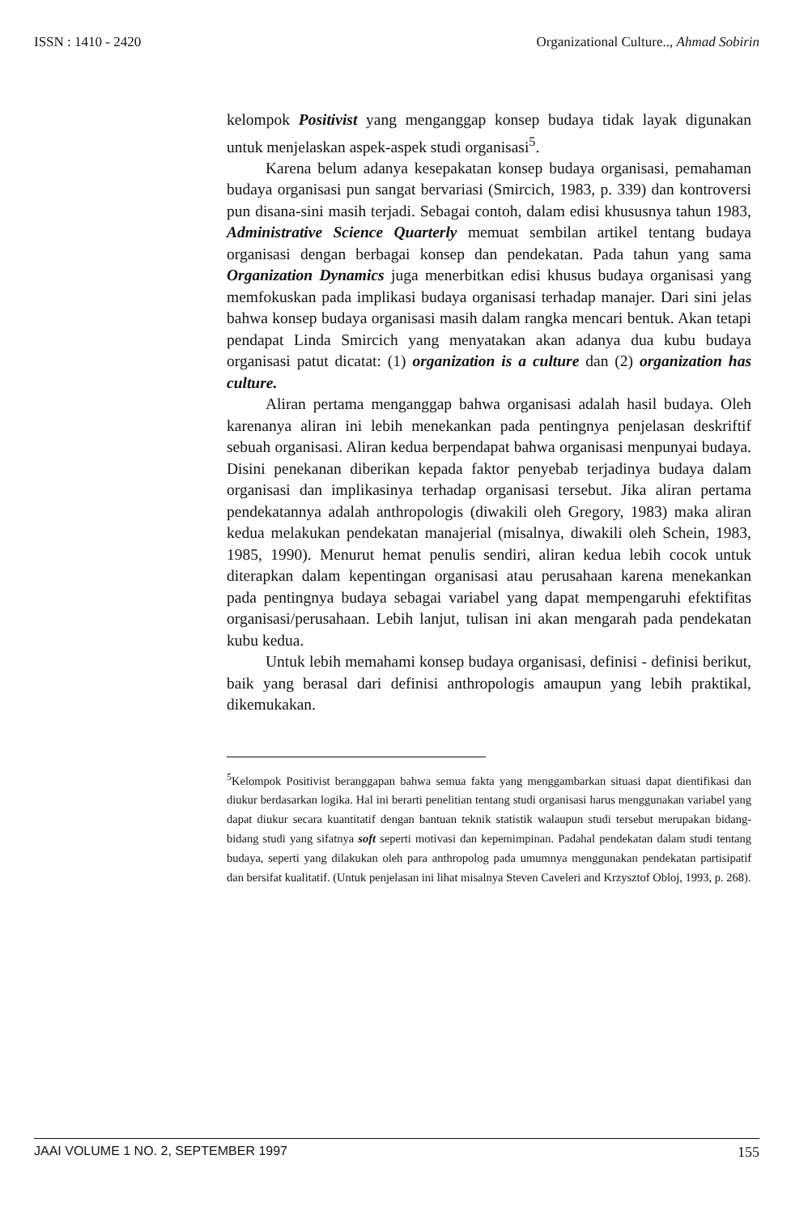ISSN : 1410 - 2420 Organizational Culture.., Ahmad Sobirin
kelompok Positivist yang menganggap konsep budaya tidak layak digunakan untuk menjelaskan aspek-aspek studi organisasi<sup>5</sup>.
Karena belum adanya kesepakatan konsep budaya organisasi, pemahaman budaya organisasi pun sangat bervariasi (Smircich, 1983, p. 339) dan kontroversi pun disana-sini masih terjadi. Sebagai contoh, dalam edisi khususnya tahun 1983, Administrative Science Quarterly memuat sembilan artikel tentang budaya organisasi dengan berbagai konsep dan pendekatan. Pada tahun yang sama Organization Dynamics juga menerbitkan edisi khusus budaya organisasi yang memfokuskan pada implikasi budaya organisasi terhadap manajer. Dari sini jelas bahwa konsep budaya organisasi masih dalam rangka mencari bentuk. Akan tetapi pendapat Linda Smircich yang menyatakan akan adanya dua kubu budaya organisasi patut dicatat: (1) organization is a culture dan (2) organization has culture.
Aliran pertama menganggap bahwa organisasi adalah hasil budaya. Oleh karenanya aliran ini lebih menekankan pada pentingnya penjelasan deskriftif sebuah organisasi. Aliran kedua berpendapat bahwa organisasi menpunyai budaya. Disini penekanan diberikan kepada faktor penyebab terjadinya budaya dalam organisasi dan implikasinya terhadap organisasi tersebut. Jika aliran pertama pendekatannya adalah anthropologis (diwakili oleh Gregory, 1983) maka aliran kedua melakukan pendekatan manajerial (misalnya, diwakili oleh Schein, 1983, 1985, 1990). Menurut hemat penulis sendiri, aliran kedua lebih cocok untuk diterapkan dalam kepentingan organisasi atau perusahaan karena menekankan pada pentingnya budaya sebagai variabel yang dapat mempengaruhi efektifitas organisasi/perusahaan. Lebih lanjut, tulisan ini akan mengarah pada pendekatan kubu kedua.
Untuk lebih memahami konsep budaya organisasi, definisi - definisi berikut, baik yang berasal dari definisi anthropologis amaupun yang lebih praktikal, dikemukakan.
<sup>5</sup> Kelompok Positivist beranggapan bahwa semua fakta yang menggambarkan situasi dapat dientifikasi dan diukur berdasarkan logika. Hal ini berarti penelitian tentang studi organisasi harus menggunakan variabel yang dapat diukur secara kuantitatif dengan bantuan teknik statistik walaupun studi tersebut merupakan bidang-bidang studi yang sifatnya soft seperti motivasi dan kepemimpinan. Padahal pendekatan dalam studi tentang budaya, seperti yang dilakukan oleh para anthropolog pada umumnya menggunakan pendekatan partisipatif dan bersifat kualitatif. (Untuk penjelasan ini lihat misalnya Steven Caveleri and Krzysztof Obloj, 1993, p. 268).
JAAI VOLUME 1 NO. 2, SEPTEMBER 1997 155